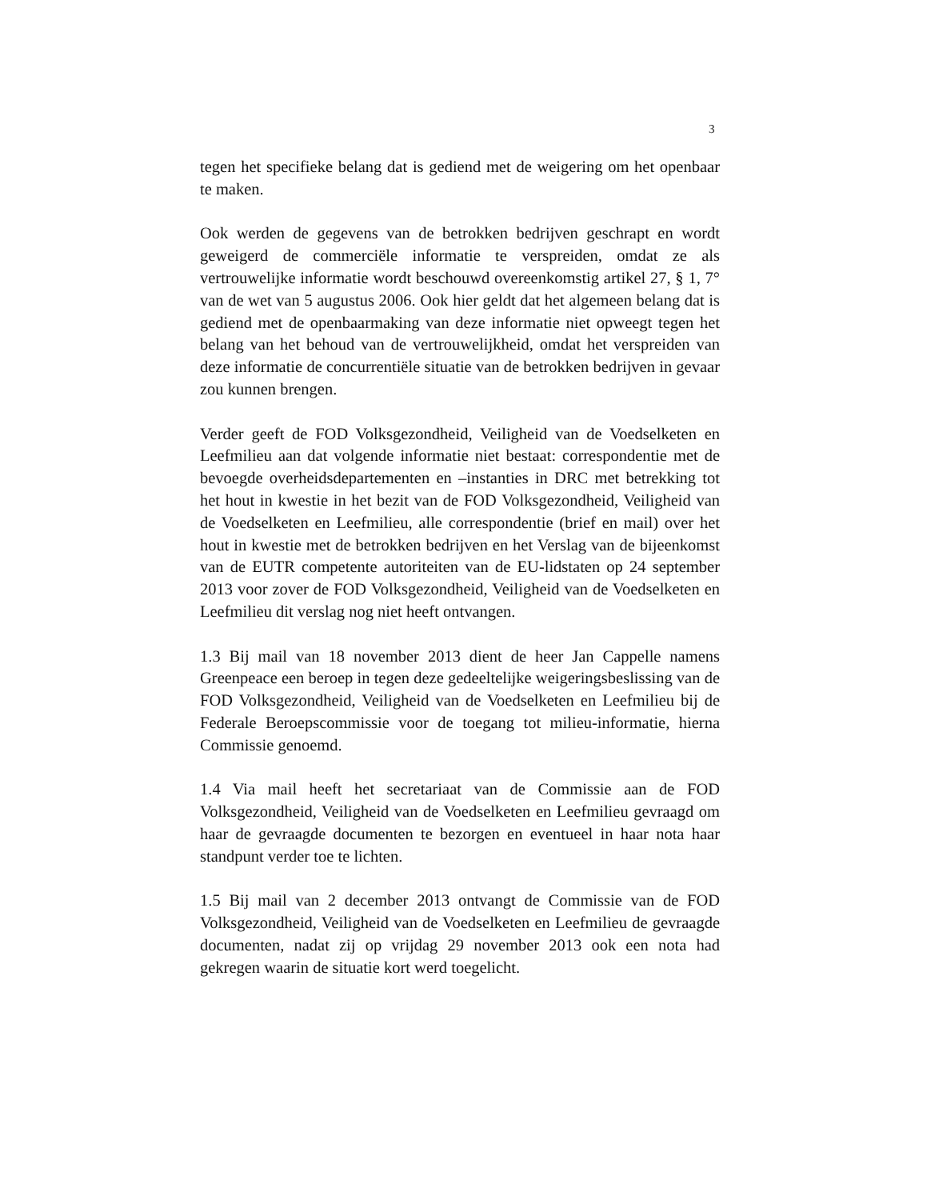3
tegen het specifieke belang dat is gediend met de weigering om het openbaar te maken.
Ook werden de gegevens van de betrokken bedrijven geschrapt en wordt geweigerd de commerciële informatie te verspreiden, omdat ze als vertrouwelijke informatie wordt beschouwd overeenkomstig artikel 27, § 1, 7° van de wet van 5 augustus 2006. Ook hier geldt dat het algemeen belang dat is gediend met de openbaarmaking van deze informatie niet opweegt tegen het belang van het behoud van de vertrouwelijkheid, omdat het verspreiden van deze informatie de concurrentiële situatie van de betrokken bedrijven in gevaar zou kunnen brengen.
Verder geeft de FOD Volksgezondheid, Veiligheid van de Voedselketen en Leefmilieu aan dat volgende informatie niet bestaat: correspondentie met de bevoegde overheidsdepartementen en –instanties in DRC met betrekking tot het hout in kwestie in het bezit van de FOD Volksgezondheid, Veiligheid van de Voedselketen en Leefmilieu, alle correspondentie (brief en mail) over het hout in kwestie met de betrokken bedrijven en het Verslag van de bijeenkomst van de EUTR competente autoriteiten van de EU-lidstaten op 24 september 2013 voor zover de FOD Volksgezondheid, Veiligheid van de Voedselketen en Leefmilieu dit verslag nog niet heeft ontvangen.
1.3 Bij mail van 18 november 2013 dient de heer Jan Cappelle namens Greenpeace een beroep in tegen deze gedeeltelijke weigeringsbeslissing van de FOD Volksgezondheid, Veiligheid van de Voedselketen en Leefmilieu bij de Federale Beroepscommissie voor de toegang tot milieu-informatie, hierna Commissie genoemd.
1.4 Via mail heeft het secretariaat van de Commissie aan de FOD Volksgezondheid, Veiligheid van de Voedselketen en Leefmilieu gevraagd om haar de gevraagde documenten te bezorgen en eventueel in haar nota haar standpunt verder toe te lichten.
1.5 Bij mail van 2 december 2013 ontvangt de Commissie van de FOD Volksgezondheid, Veiligheid van de Voedselketen en Leefmilieu de gevraagde documenten, nadat zij op vrijdag 29 november 2013 ook een nota had gekregen waarin de situatie kort werd toegelicht.